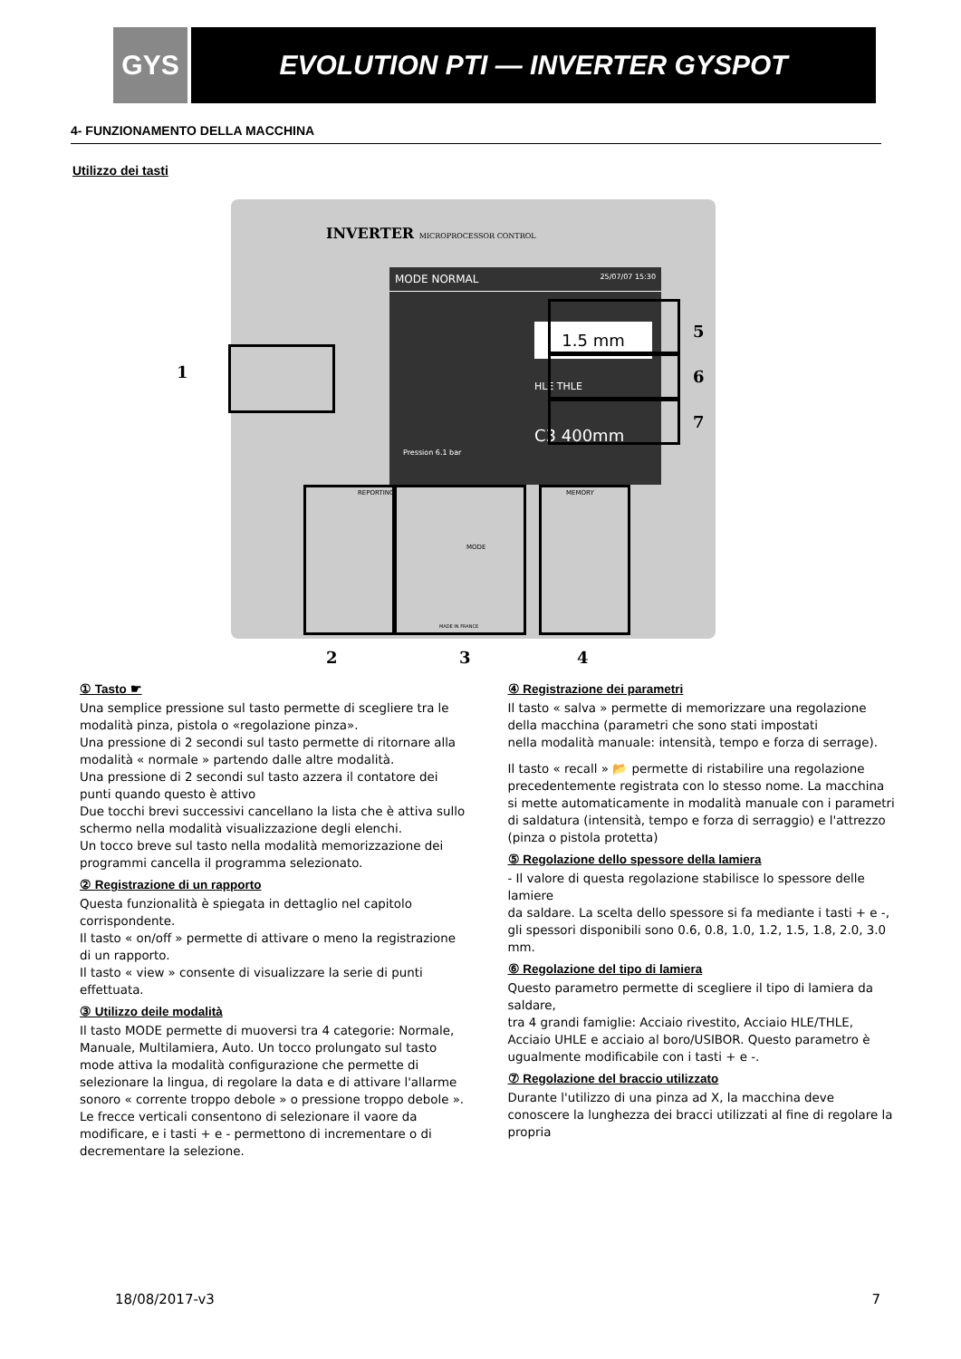GYS
EVOLUTION PTI — INVERTER GYSPOT
4- FUNZIONAMENTO DELLA MACCHINA
Utilizzo dei tasti
INVERTER MICROPROCESSOR CONTROL
MODE NORMAL 25/07/07 15:30
Pression 6.1 bar
1.5 mm
HLE THLE
C3 400mm
REPORTING
MODE
MEMORY
MADE IN FRANCE
1
5
6
7
2 3 4
① Tasto ☛
Una semplice pressione sul tasto permette di scegliere tra le modalità pinza, pistola o «regolazione pinza».
Una pressione di 2 secondi sul tasto permette di ritornare alla modalità « normale » partendo dalle altre modalità.
Una pressione di 2 secondi sul tasto azzera il contatore dei punti quando questo è attivo
Due tocchi brevi successivi cancellano la lista che è attiva sullo schermo nella modalità visualizzazione degli elenchi.
Un tocco breve sul tasto nella modalità memorizzazione dei programmi cancella il programma selezionato.
② Registrazione di un rapporto
Questa funzionalità è spiegata in dettaglio nel capitolo corrispondente.
Il tasto « on/off » permette di attivare o meno la registrazione di un rapporto.
Il tasto « view » consente di visualizzare la serie di punti effettuata.
③ Utilizzo deile modalità
Il tasto MODE permette di muoversi tra 4 categorie: Normale, Manuale, Multilamiera, Auto. Un tocco prolungato sul tasto mode attiva la modalità configurazione che permette di selezionare la lingua, di regolare la data e di attivare l'allarme sonoro « corrente troppo debole » o pressione troppo debole ». Le frecce verticali consentono di selezionare il vaore da modificare, e i tasti + e - permettono di incrementare o di decrementare la selezione.
④ Registrazione dei parametri
Il tasto « salva » permette di memorizzare una regolazione della macchina (parametri che sono stati impostati
nella modalità manuale: intensità, tempo e forza di serrage).
Il tasto « recall » 📂 permette di ristabilire una regolazione
precedentemente registrata con lo stesso nome. La macchina
si mette automaticamente in modalità manuale con i parametri di saldatura (intensità, tempo e forza di serraggio) e l'attrezzo (pinza o pistola protetta)
⑤ Regolazione dello spessore della lamiera
- Il valore di questa regolazione stabilisce lo spessore delle lamiere
da saldare. La scelta dello spessore si fa mediante i tasti + e -, gli spessori disponibili sono 0.6, 0.8, 1.0, 1.2, 1.5, 1.8, 2.0, 3.0 mm.
⑥ Regolazione del tipo di lamiera
Questo parametro permette di scegliere il tipo di lamiera da saldare,
tra 4 grandi famiglie: Acciaio rivestito, Acciaio HLE/THLE, Acciaio UHLE e acciaio al boro/USIBOR. Questo parametro è ugualmente modificabile con i tasti + e -.
⑦ Regolazione del braccio utilizzato
Durante l'utilizzo di una pinza ad X, la macchina deve conoscere la lunghezza dei bracci utilizzati al fine di regolare la propria
18/08/2017-v3 7